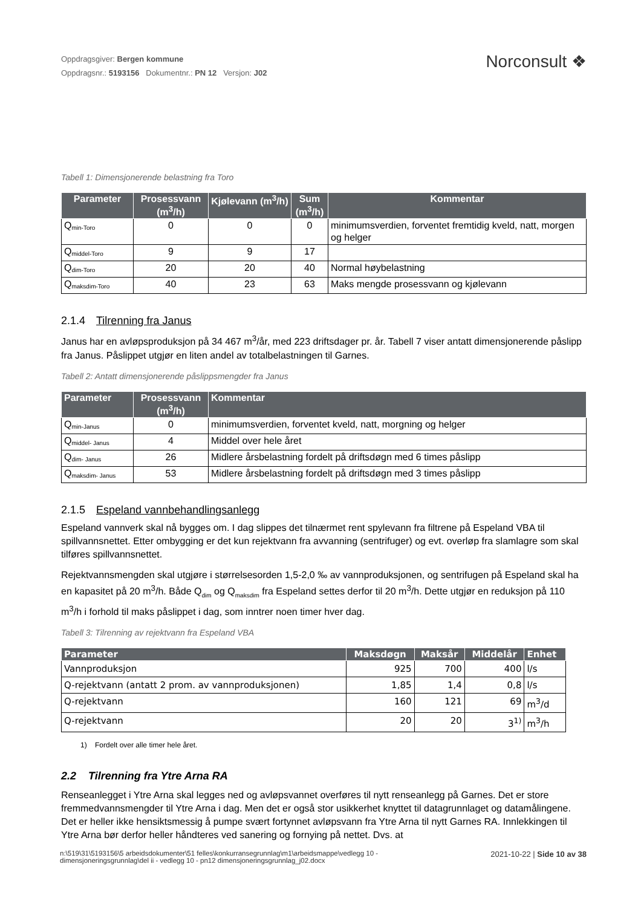Oppdragsgiver: Bergen kommune
Oppdragsnr.: 5193156 Dokumentnr.: PN 12 Versjon: J02
Norconsult ❖
Tabell 1: Dimensjonerende belastning fra Toro
| Parameter | Prosessvann (m<sup>3</sup>/h) | Kjølevann (m<sup>3</sup>/h) | Sum (m<sup>3</sup>/h) | Kommentar |
| --- | --- | --- | --- | --- |
| Q<sub>min-Toro</sub> | 0 | 0 | 0 | minimumsverdien, forventet fremtidig kveld, natt, morgen og helger |
| Q<sub>middel-Toro</sub> | 9 | 9 | 17 | |
| Q<sub>dim-Toro</sub> | 20 | 20 | 40 | Normal høybelastning |
| Q<sub>maksdim-Toro</sub> | 40 | 23 | 63 | Maks mengde prosessvann og kjølevann |
2.1.4 Tilrenning fra Janus
Janus har en avløpsproduksjon på 34 467 m<sup>3</sup>/år, med 223 driftsdager pr. år. Tabell 7 viser antatt dimensjonerende påslipp fra Janus. Påslippet utgjør en liten andel av totalbelastningen til Garnes.
Tabell 2: Antatt dimensjonerende påslippsmengder fra Janus
| Parameter | Prosessvann (m<sup>3</sup>/h) | Kommentar |
| --- | --- | --- |
| Q<sub>min-Janus</sub> | 0 | minimumsverdien, forventet kveld, natt, morgning og helger |
| Q<sub>middel- Janus</sub> | 4 | Middel over hele året |
| Q<sub>dim- Janus</sub> | 26 | Midlere årsbelastning fordelt på driftsdøgn med 6 times påslipp |
| Q<sub>maksdim- Janus</sub> | 53 | Midlere årsbelastning fordelt på driftsdøgn med 3 times påslipp |
2.1.5 Espeland vannbehandlingsanlegg
Espeland vannverk skal nå bygges om. I dag slippes det tilnærmet rent spylevann fra filtrene på Espeland VBA til spillvannsnettet. Etter ombygging er det kun rejektvann fra avvanning (sentrifuger) og evt. overløp fra slamlagre som skal tilføres spillvannsnettet.
Rejektvannsmengden skal utgjøre i størrelsesorden 1,5-2,0 ‰ av vannproduksjonen, og sentrifugen på Espeland skal ha en kapasitet på 20 m<sup>3</sup>/h. Både Q<sub>dim</sub> og Q<sub>maksdim</sub> fra Espeland settes derfor til 20 m<sup>3</sup>/h. Dette utgjør en reduksjon på 110 m<sup>3</sup>/h i forhold til maks påslippet i dag, som inntrer noen timer hver dag.
Tabell 3: Tilrenning av rejektvann fra Espeland VBA
| Parameter | Maksdøgn | Maksår | Middelår | Enhet |
| --- | --- | --- | --- | --- |
| Vannproduksjon | 925 | 700 | 400 | l/s |
| Q-rejektvann (antatt 2 prom. av vannproduksjonen) | 1,85 | 1,4 | 0,8 | l/s |
| Q-rejektvann | 160 | 121 | 69 | m<sup>3</sup>/d |
| Q-rejektvann | 20 | 20 | 3<sup>1)</sup> | m<sup>3</sup>/h |
1) Fordelt over alle timer hele året.
2.2 Tilrenning fra Ytre Arna RA
Renseanlegget i Ytre Arna skal legges ned og avløpsvannet overføres til nytt renseanlegg på Garnes. Det er store fremmedvannsmengder til Ytre Arna i dag. Men det er også stor usikkerhet knyttet til datagrunnlaget og datamålingene. Det er heller ikke hensiktsmessig å pumpe svært fortynnet avløpsvann fra Ytre Arna til nytt Garnes RA. Innlekkingen til Ytre Arna bør derfor heller håndteres ved sanering og fornying på nettet. Dvs. at
n:\519\31\5193156\5 arbeidsdokumenter\51 felles\konkurransegrunnlag\m1\arbeidsmappe\vedlegg 10 -
dimensjoneringsgrunnlag\del ii - vedlegg 10 - pn12 dimensjoneringsgrunnlag_j02.docx
2021-10-22 | Side 10 av 38